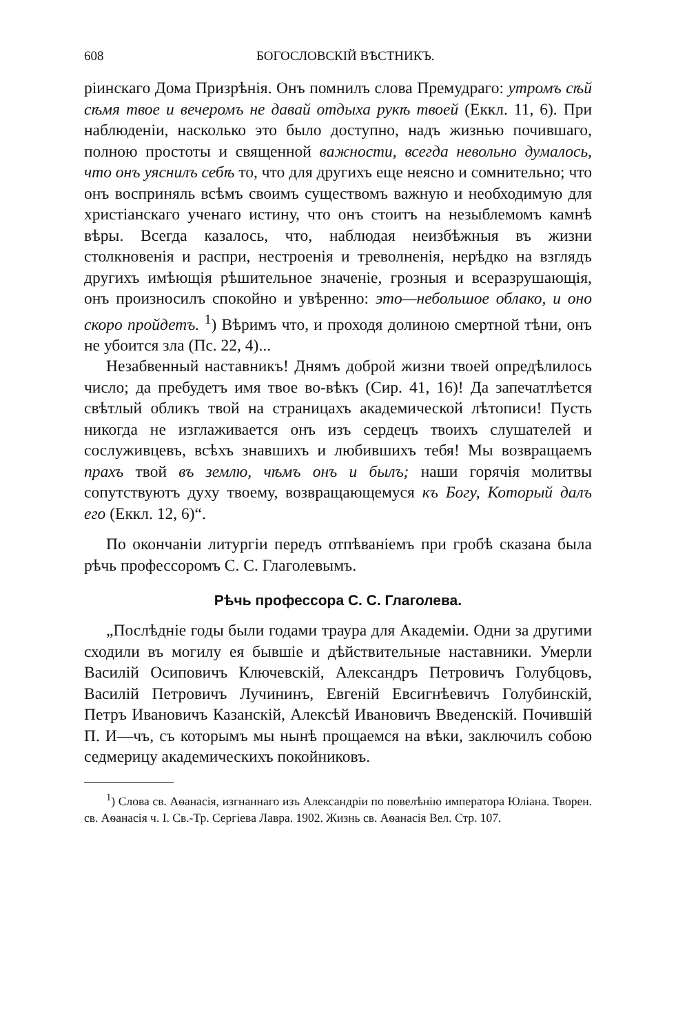608 БОГОСЛОВСКІЙ ВѢСТНИКЪ.
ріинскаго Дома Призрѣнія. Онъ помнилъ слова Премудраго: утромъ сѣй сѣмя твое и вечеромъ не давай отдыха рукѣ твоей (Еккл. 11, 6). При наблюденіи, насколько это было доступно, надъ жизнью почившаго, полною простоты и священной важности, всегда невольно думалось, что онъ уяснилъ себѣ то, что для другихъ еще неясно и сомнительно; что онъ восприняль всѣмъ своимъ существомъ важную и необходимую для христіанскаго ученаго истину, что онъ стоитъ на незыблемомъ камнѣ вѣры. Всегда казалось, что, наблюдая неизбѣжныя въ жизни столкновенія и распри, нестроенія и треволненія, нерѣдко на взглядъ другихъ имѣющія рѣшительное значеніе, грозныя и всеразрушающія, онъ произносилъ спокойно и увѣренно: это—небольшое облако, и оно скоро пройдетъ. <sup>1</sup>) Вѣримъ что, и проходя долиною смертной тѣни, онъ не убоится зла (Пс. 22, 4)...
Незабвенный наставникъ! Днямъ доброй жизни твоей опредѣлилось число; да пребудетъ имя твое во-вѣкъ (Сир. 41, 16)! Да запечатлѣется свѣтлый обликъ твой на страницахъ академической лѣтописи! Пусть никогда не изглаживается онъ изъ сердецъ твоихъ слушателей и сослуживцевъ, всѣхъ знавшихъ и любившихъ тебя! Мы возвращаемъ прахъ твой въ землю, чѣмъ онъ и былъ; наши горячія молитвы сопутствуютъ духу твоему, возвращающемуся къ Богу, Который далъ его (Еккл. 12, 6)“.
По окончаніи литургіи передъ отпѣваніемъ при гробѣ сказана была рѣчь профессоромъ С. С. Глаголевымъ.
Рѣчь профессора С. С. Глаголева.
„Послѣдніе годы были годами траура для Академіи. Одни за другими сходили въ могилу ея бывшіе и дѣйствительные наставники. Умерли Василій Осиповичъ Ключевскій, Александръ Петровичъ Голубцовъ, Василій Петровичъ Лучининъ, Евгеній Евсигнѣевичъ Голубинскій, Петръ Ивановичъ Казанскій, Алексѣй Ивановичъ Введенскій. Почившій П. И—чъ, съ которымъ мы нынѣ прощаемся на вѣки, заключилъ собою седмерицу академическихъ покойниковъ.
<sup>1</sup>) Слова св. Аѳанасія, изгнаннаго изъ Александріи по повелѣнію императора Юліана. Творен. св. Аѳанасія ч. I. Св.-Тр. Сергіева Лавра. 1902. Жизнь св. Аѳанасія Вел. Стр. 107.